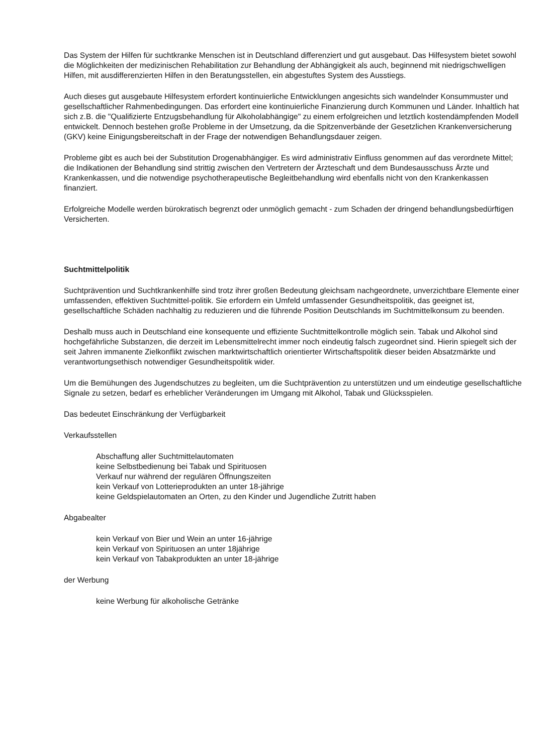Das System der Hilfen für suchtkranke Menschen ist in Deutschland differenziert und gut ausgebaut. Das Hilfesystem bietet sowohl die Möglichkeiten der medizinischen Rehabilitation zur Behandlung der Abhängigkeit als auch, beginnend mit niedrigschwelligen Hilfen, mit ausdifferenzierten Hilfen in den Beratungsstellen, ein abgestuftes System des Ausstiegs.
Auch dieses gut ausgebaute Hilfesystem erfordert kontinuierliche Entwicklungen angesichts sich wandelnder Konsummuster und gesellschaftlicher Rahmenbedingungen. Das erfordert eine kontinuierliche Finanzierung durch Kommunen und Länder. Inhaltlich hat sich z.B. die "Qualifizierte Entzugsbehandlung für Alkoholabhängige" zu einem erfolgreichen und letztlich kostendämpfenden Modell entwickelt. Dennoch bestehen große Probleme in der Umsetzung, da die Spitzenverbände der Gesetzlichen Krankenversicherung (GKV) keine Einigungsbereitschaft in der Frage der notwendigen Behandlungsdauer zeigen.
Probleme gibt es auch bei der Substitution Drogenabhängiger. Es wird administrativ Einfluss genommen auf das verordnete Mittel; die Indikationen der Behandlung sind strittig zwischen den Vertretern der Ärzteschaft und dem Bundesausschuss Ärzte und Krankenkassen, und die notwendige psychotherapeutische Begleitbehandlung wird ebenfalls nicht von den Krankenkassen finanziert.
Erfolgreiche Modelle werden bürokratisch begrenzt oder unmöglich gemacht - zum Schaden der dringend behandlungsbedürftigen Versicherten.
Suchtmittelpolitik
Suchtprävention und Suchtkrankenhilfe sind trotz ihrer großen Bedeutung gleichsam nachgeordnete, unverzichtbare Elemente einer umfassenden, effektiven Suchtmittel-politik. Sie erfordern ein Umfeld umfassender Gesundheitspolitik, das geeignet ist, gesellschaftliche Schäden nachhaltig zu reduzieren und die führende Position Deutschlands im Suchtmittelkonsum zu beenden.
Deshalb muss auch in Deutschland eine konsequente und effiziente Suchtmittelkontrolle möglich sein. Tabak und Alkohol sind hochgefährliche Substanzen, die derzeit im Lebensmittelrecht immer noch eindeutig falsch zugeordnet sind. Hierin spiegelt sich der seit Jahren immanente Zielkonflikt zwischen marktwirtschaftlich orientierter Wirtschaftspolitik dieser beiden Absatzmärkte und verantwortungsethisch notwendiger Gesundheitspolitik wider.
Um die Bemühungen des Jugendschutzes zu begleiten, um die Suchtprävention zu unterstützen und um eindeutige gesellschaftliche Signale zu setzen, bedarf es erheblicher Veränderungen im Umgang mit Alkohol, Tabak und Glücksspielen.
Das bedeutet Einschränkung der Verfügbarkeit
Verkaufsstellen
Abschaffung aller Suchtmittelautomaten
keine Selbstbedienung bei Tabak und Spirituosen
Verkauf nur während der regulären Öffnungszeiten
kein Verkauf von Lotterieprodukten an unter 18-jährige
keine Geldspielautomaten an Orten, zu den Kinder und Jugendliche Zutritt haben
Abgabealter
kein Verkauf von Bier und Wein an unter 16-jährige
kein Verkauf von Spirituosen an unter 18jährige
kein Verkauf von Tabakprodukten an unter 18-jährige
der Werbung
keine Werbung für alkoholische Getränke